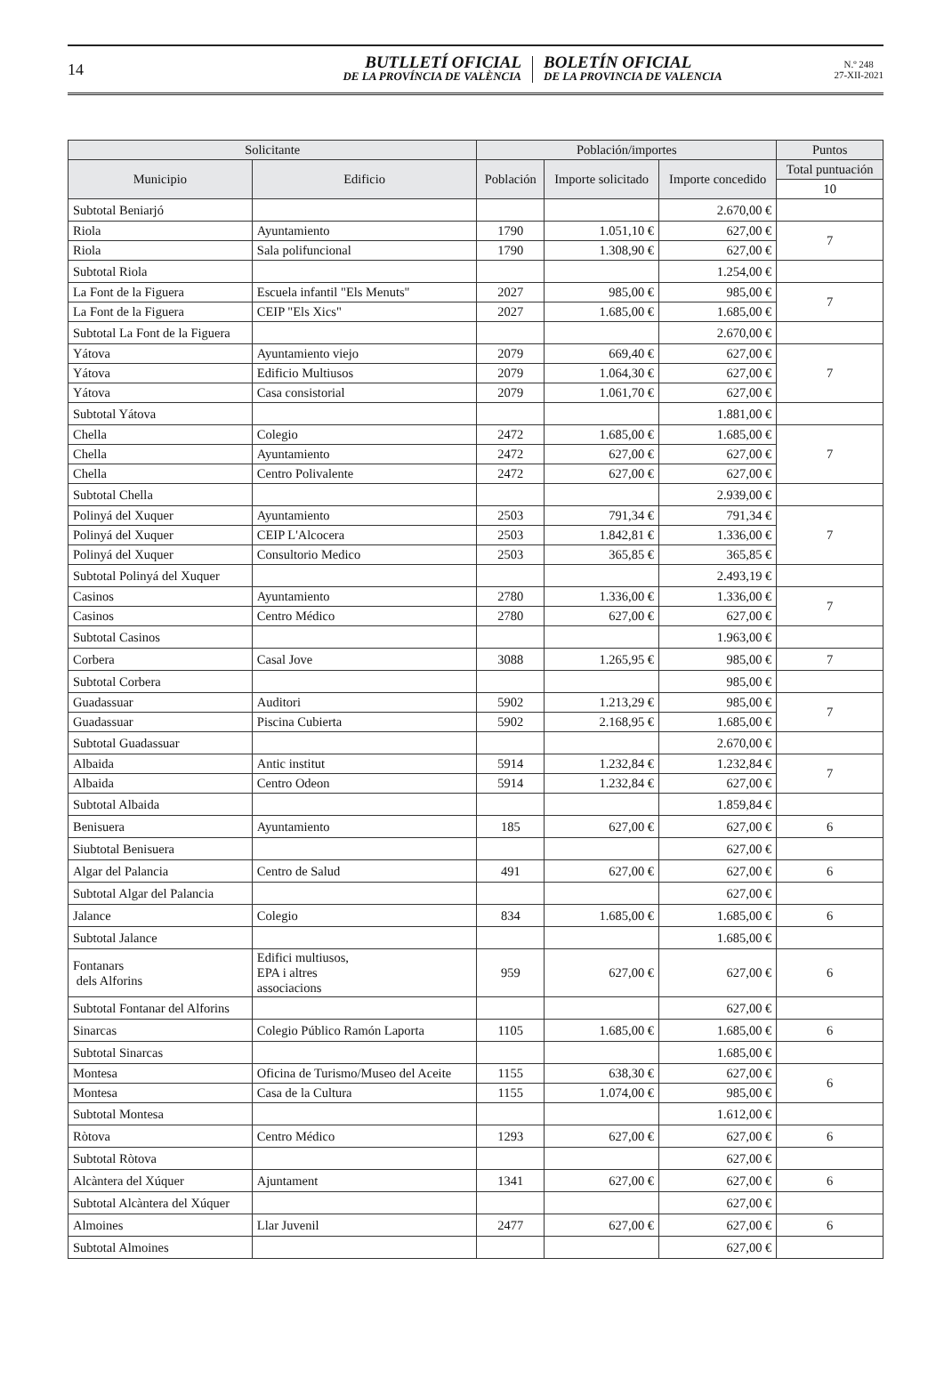14
BUTLLETÍ OFICIAL
DE LA PROVÍNCIA DE VALÈNCIA
BOLETÍN OFICIAL
DE LA PROVINCIA DE VALENCIA
N.º 248
27-XII-2021
| Solicitante | | Población/importes | | | Puntos |
| --- | --- | --- | --- | --- | --- |
| Municipio | Edificio | Población | Importe solicitado | Importe concedido | Total puntuación |
| | | | | | 10 |
| Subtotal Beniarjó | | | | 2.670,00 € | |
| Riola | Ayuntamiento | 1790 | 1.051,10 € | 627,00 € | 7 |
| Riola | Sala polifuncional | 1790 | 1.308,90 € | 627,00 € | |
| Subtotal Riola | | | | 1.254,00 € | |
| La Font de la Figuera | Escuela infantil "Els Menuts" | 2027 | 985,00 € | 985,00 € | 7 |
| La Font de la Figuera | CEIP "Els Xics" | 2027 | 1.685,00 € | 1.685,00 € | |
| Subtotal La Font de la Figuera | | | | 2.670,00 € | |
| Yátova | Ayuntamiento viejo | 2079 | 669,40 € | 627,00 € | 7 |
| Yátova | Edificio Multiusos | 2079 | 1.064,30 € | 627,00 € | |
| Yátova | Casa consistorial | 2079 | 1.061,70 € | 627,00 € | |
| Subtotal Yátova | | | | 1.881,00 € | |
| Chella | Colegio | 2472 | 1.685,00 € | 1.685,00 € | 7 |
| Chella | Ayuntamiento | 2472 | 627,00 € | 627,00 € | |
| Chella | Centro Polivalente | 2472 | 627,00 € | 627,00 € | |
| Subtotal Chella | | | | 2.939,00 € | |
| Polinyá del Xuquer | Ayuntamiento | 2503 | 791,34 € | 791,34 € | 7 |
| Polinyá del Xuquer | CEIP L'Alcocera | 2503 | 1.842,81 € | 1.336,00 € | |
| Polinyá del Xuquer | Consultorio Medico | 2503 | 365,85 € | 365,85 € | |
| Subtotal Polinyá del Xuquer | | | | 2.493,19 € | |
| Casinos | Ayuntamiento | 2780 | 1.336,00 € | 1.336,00 € | 7 |
| Casinos | Centro Médico | 2780 | 627,00 € | 627,00 € | |
| Subtotal Casinos | | | | 1.963,00 € | |
| Corbera | Casal Jove | 3088 | 1.265,95 € | 985,00 € | 7 |
| Subtotal Corbera | | | | 985,00 € | |
| Guadassuar | Auditori | 5902 | 1.213,29 € | 985,00 € | 7 |
| Guadassuar | Piscina Cubierta | 5902 | 2.168,95 € | 1.685,00 € | |
| Subtotal Guadassuar | | | | 2.670,00 € | |
| Albaida | Antic institut | 5914 | 1.232,84 € | 1.232,84 € | 7 |
| Albaida | Centro Odeon | 5914 | 1.232,84 € | 627,00 € | |
| Subtotal Albaida | | | | 1.859,84 € | |
| Benisuera | Ayuntamiento | 185 | 627,00 € | 627,00 € | 6 |
| Siubtotal Benisuera | | | | 627,00 € | |
| Algar del Palancia | Centro de Salud | 491 | 627,00 € | 627,00 € | 6 |
| Subtotal Algar del Palancia | | | | 627,00 € | |
| Jalance | Colegio | 834 | 1.685,00 € | 1.685,00 € | 6 |
| Subtotal Jalance | | | | 1.685,00 € | |
| Fontanars dels Alforins | Edifici multiusos, EPA i altres associacions | 959 | 627,00 € | 627,00 € | 6 |
| Subtotal Fontanar del Alforins | | | | 627,00 € | |
| Sinarcas | Colegio Público Ramón Laporta | 1105 | 1.685,00 € | 1.685,00 € | 6 |
| Subtotal Sinarcas | | | | 1.685,00 € | |
| Montesa | Oficina de Turismo/Museo del Aceite | 1155 | 638,30 € | 627,00 € | 6 |
| Montesa | Casa de la Cultura | 1155 | 1.074,00 € | 985,00 € | |
| Subtotal Montesa | | | | 1.612,00 € | |
| Ròtova | Centro Médico | 1293 | 627,00 € | 627,00 € | 6 |
| Subtotal Ròtova | | | | 627,00 € | |
| Alcàntera del Xúquer | Ajuntament | 1341 | 627,00 € | 627,00 € | 6 |
| Subtotal Alcàntera del Xúquer | | | | 627,00 € | |
| Almoines | Llar Juvenil | 2477 | 627,00 € | 627,00 € | 6 |
| Subtotal Almoines | | | | 627,00 € | |